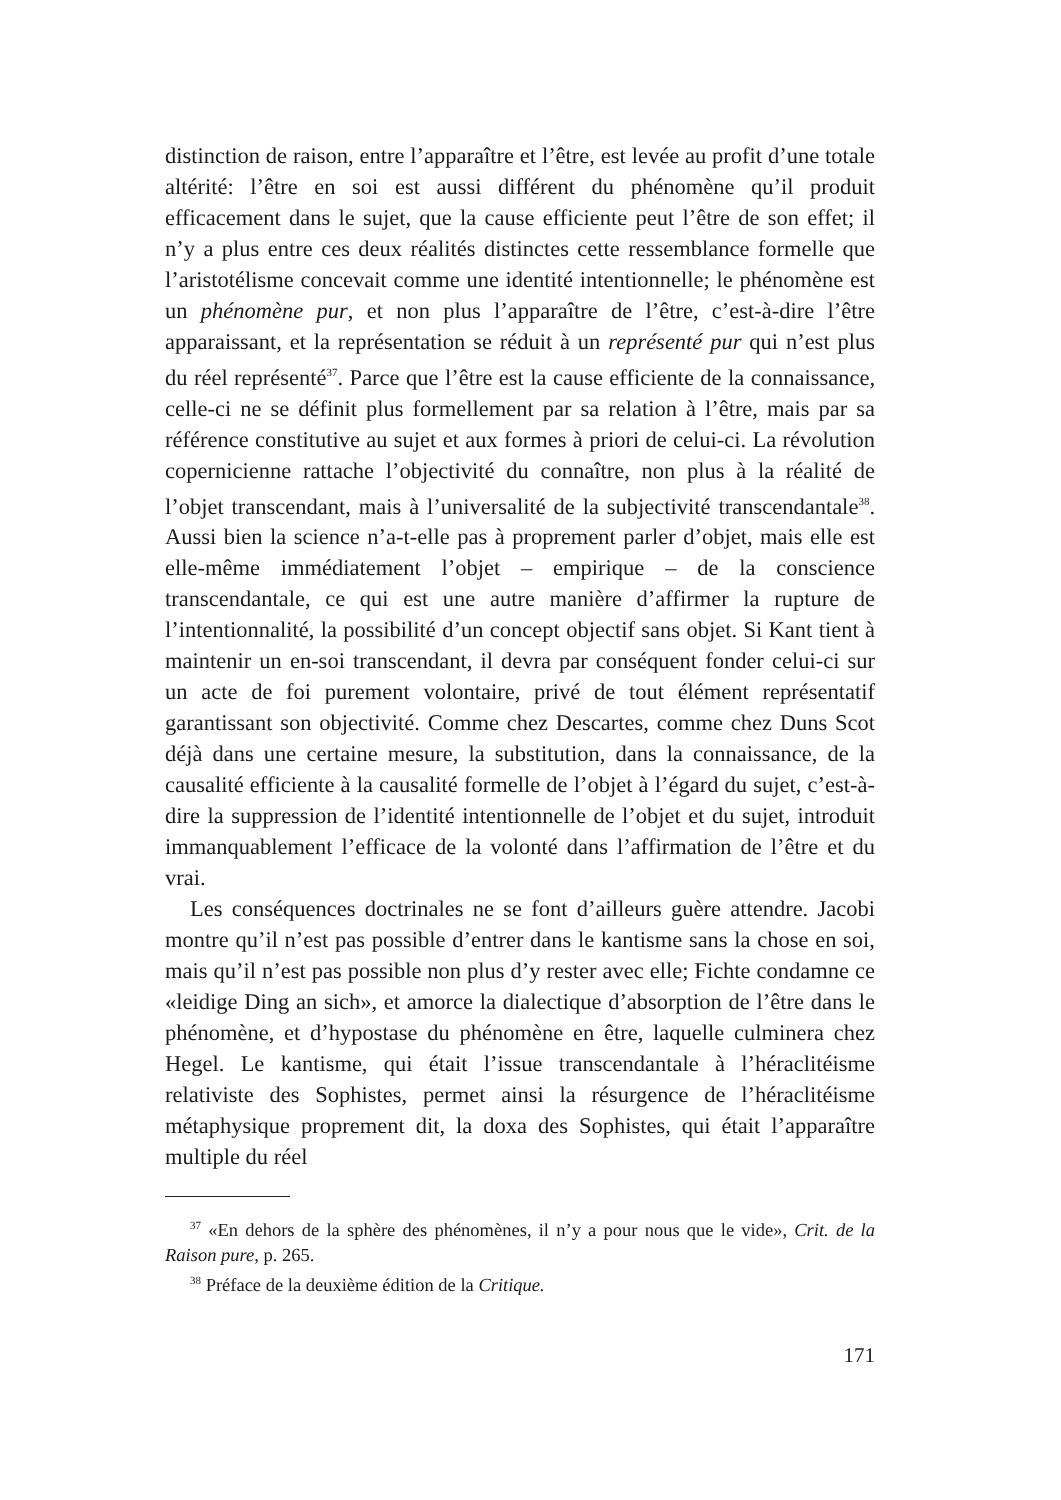distinction de raison, entre l’apparaître et l’être, est levée au profit d’une totale altérité: l’être en soi est aussi différent du phénomène qu’il produit efficacement dans le sujet, que la cause efficiente peut l’être de son effet; il n’y a plus entre ces deux réalités distinctes cette ressemblance formelle que l’aristotélisme concevait comme une identité intentionnelle; le phénomène est un phénomène pur, et non plus l’apparaître de l’être, c’est-à-dire l’être apparaissant, et la représentation se réduit à un représenté pur qui n’est plus du réel représenté<sup>37</sup>. Parce que l’être est la cause efficiente de la connaissance, celle-ci ne se définit plus formellement par sa relation à l’être, mais par sa référence constitutive au sujet et aux formes à priori de celui-ci. La révolution copernicienne rattache l’objectivité du connaître, non plus à la réalité de l’objet transcendant, mais à l’universalité de la subjectivité transcendantale<sup>38</sup>. Aussi bien la science n’a-t-elle pas à proprement parler d’objet, mais elle est elle-même immédiatement l’objet – empirique – de la conscience transcendantale, ce qui est une autre manière d’affirmer la rupture de l’intentionnalité, la possibilité d’un concept objectif sans objet. Si Kant tient à maintenir un en-soi transcendant, il devra par conséquent fonder celui-ci sur un acte de foi purement volontaire, privé de tout élément représentatif garantissant son objectivité. Comme chez Descartes, comme chez Duns Scot déjà dans une certaine mesure, la substitution, dans la connaissance, de la causalité efficiente à la causalité formelle de l’objet à l’égard du sujet, c’est-à-dire la suppression de l’identité intentionnelle de l’objet et du sujet, introduit immanquablement l’efficace de la volonté dans l’affirmation de l’être et du vrai.
Les conséquences doctrinales ne se font d’ailleurs guère attendre. Jacobi montre qu’il n’est pas possible d’entrer dans le kantisme sans la chose en soi, mais qu’il n’est pas possible non plus d’y rester avec elle; Fichte condamne ce «leidige Ding an sich», et amorce la dialectique d’absorption de l’être dans le phénomène, et d’hypostase du phénomène en être, laquelle culminera chez Hegel. Le kantisme, qui était l’issue transcendantale à l’héraclitéisme relativiste des Sophistes, permet ainsi la résurgence de l’héraclitéisme métaphysique proprement dit, la doxa des Sophistes, qui était l’apparaître multiple du réel
<sup>37</sup> «En dehors de la sphère des phénomènes, il n’y a pour nous que le vide», Crit. de la Raison pure, p. 265.
<sup>38</sup> Préface de la deuxième édition de la Critique.
171